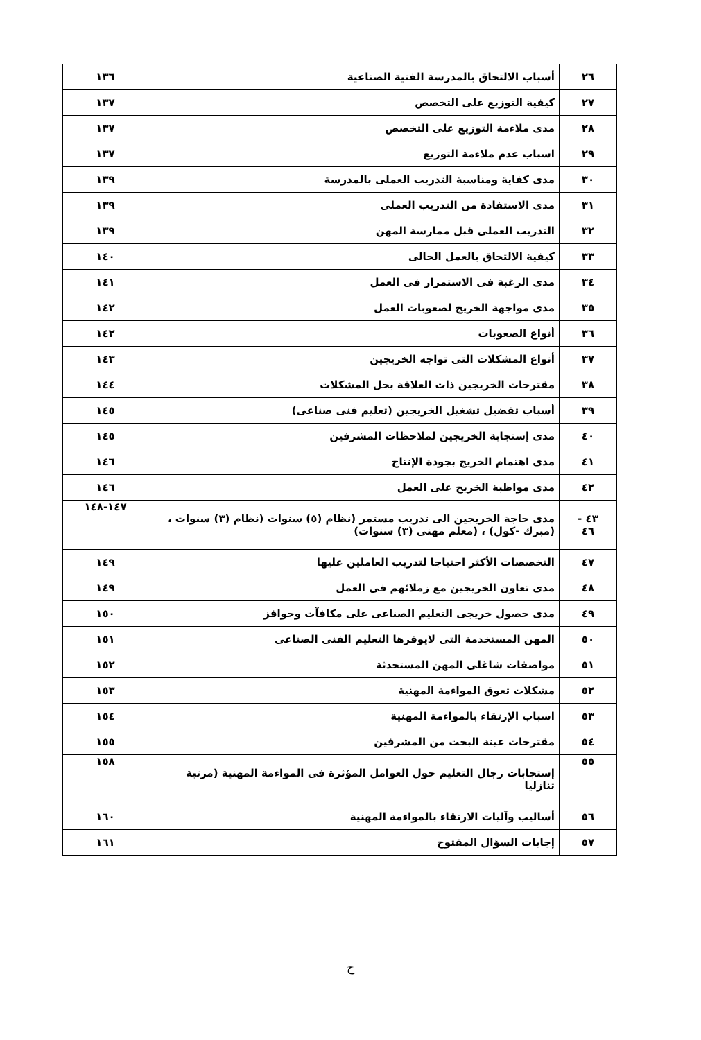| ٢٦ | أسباب الالتحاق بالمدرسة الفنية الصناعية | ١٣٦ |
| ٢٧ | كيفية التوزيع على التخصص | ١٣٧ |
| ٢٨ | مدى ملاءمة التوزيع على التخصص | ١٣٧ |
| ٢٩ | اسباب عدم ملاءمة التوزيع | ١٣٧ |
| ٣٠ | مدى كفاية ومناسبة التدريب العملى بالمدرسة | ١٣٩ |
| ٣١ | مدى الاستفادة من التدريب العملى | ١٣٩ |
| ٣٢ | التدريب العملى قبل ممارسة المهن | ١٣٩ |
| ٣٣ | كيفية الالتحاق بالعمل الحالى | ١٤٠ |
| ٣٤ | مدى الرغبة فى الاستمرار فى العمل | ١٤١ |
| ٣٥ | مدى مواجهة الخريج لصعوبات العمل | ١٤٢ |
| ٣٦ | أنواع الصعوبات | ١٤٢ |
| ٣٧ | أنواع المشكلات التى تواجه الخريجين | ١٤٣ |
| ٣٨ | مقترحات الخريجين ذات العلاقة بحل المشكلات | ١٤٤ |
| ٣٩ | أسباب تفضيل تشغيل الخريجين (تعليم فنى صناعى) | ١٤٥ |
| ٤٠ | مدى إستجابة الخريجين لملاحظات المشرفين | ١٤٥ |
| ٤١ | مدى اهتمام الخريج بجودة الإنتاج | ١٤٦ |
| ٤٢ | مدى مواظبة الخريج على العمل | ١٤٦ |
| ٤٣ - ٤٦ | مدى حاجة الخريجين الى تدريب مستمر (نظام (٥) سنوات (نظام (٣) سنوات ، (مبرك -كول) ، (معلم مهنى (٣) سنوات) | ١٤٧-١٤٨ |
| ٤٧ | التخصصات الأكثر احتياجا لتدريب العاملين عليها | ١٤٩ |
| ٤٨ | مدى تعاون الخريجين مع زملائهم فى العمل | ١٤٩ |
| ٤٩ | مدى حصول خريجى التعليم الصناعى على مكافآت وحوافز | ١٥٠ |
| ٥٠ | المهن المستخدمة التى لايوفرها التعليم الفنى الصناعى | ١٥١ |
| ٥١ | مواصفات شاغلى المهن المستحدثة | ١٥٢ |
| ٥٢ | مشكلات تعوق المواءمة المهنية | ١٥٣ |
| ٥٣ | اسباب الإرتقاء بالمواءمة المهنية | ١٥٤ |
| ٥٤ | مقترحات عينة البحث من المشرفين | ١٥٥ |
| ٥٥ | إستجابات رجال التعليم حول العوامل المؤثرة فى المواءمة المهنية (مرتبة تنازليا | ١٥٨ |
| ٥٦ | أساليب وآليات الارتقاء بالمواءمة المهنية | ١٦٠ |
| ٥٧ | إجابات السؤال المفتوح | ١٦١ |
ح